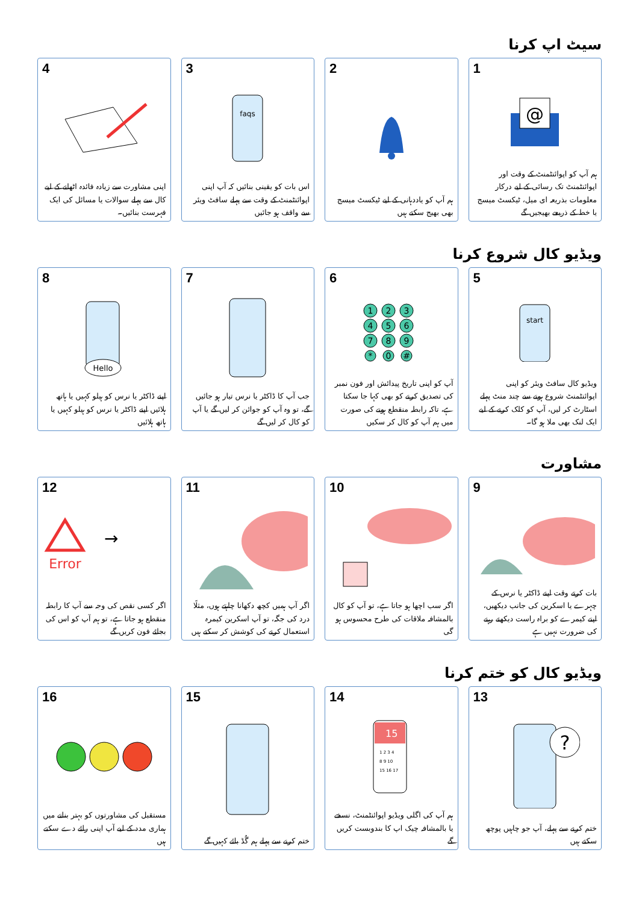سیٹ اپ کرنا
1
@
ہم آپ کو اپوائنٹمنٹ کے وقت اور اپوائنٹمنٹ تک رسائی کے لیے درکار معلومات بذریعہ ای میل، ٹیکسٹ میسج یا خط کے ذریعے بھیجیں گے
2
ہم آپ کو یاددہانی کے لیے ٹیکسٹ میسج بھی بھیج سکتے ہیں
3
faqs
اس بات کو یقینی بنائیں کہ آپ اپنی اپوائنٹمنٹ کے وقت سے پہلے سافٹ ویئر سے واقف ہو جائیں
4
اپنی مشاورت سے زیادہ فائدہ اٹھانے کے لیے کال سے پہلے سوالات یا مسائل کی ایک فہرست بنائیں۔
ویڈیو کال شروع کرنا
5
start
ویڈیو کال سافٹ ویئر کو اپنی اپوائنٹمنٹ شروع ہونے سے چند منٹ پہلے اسٹارٹ کر لیں، آپ کو کلک کرنے کے لیے ایک لنک بھی ملا ہو گا۔
6
1
2
3
4
5
6
7
8
9
*
0
#
آپ کو اپنی تاریخ پیدائش اور فون نمبر کی تصدیق کرنے کو بھی کہا جا سکتا ہے، تاکہ رابطہ منقطع ہونے کی صورت میں ہم آپ کو کال کر سکیں
7
جب آپ کا ڈاکٹر یا نرس تیار ہو جائیں گے، تو وہ آپ کو جوائن کر لیں گے یا آپ کو کال کر لیں گے
8
Hello
اپنے ڈاکٹر یا نرس کو ہیلو کہیں یا ہاتھ ہلائیں اپنے ڈاکٹر یا نرس کو ہیلو کہیں یا ہاتھ ہلائیں
مشاورت
9
بات کرتے وقت اپنے ڈاکٹر یا نرس کے چہرے یا اسکرین کی جانب دیکھیں، اپنے کیمرے کو براہ راست دیکھتے رہنے کی ضرورت نہیں ہے
10
اگر سب اچھا ہو جاتا ہے، تو آپ کو کال بالمشافہ ملاقات کی طرح محسوس ہو گی
11
اگر آپ ہمیں کچھ دکھانا چاہتے ہوں، مثلًا درد کی جگہ، تو آپ اسکرین کیمرہ استعمال کرنے کی کوشش کر سکتے ہیں
12
Error
→
اگر کسی نقص کی وجہ سے آپ کا رابطہ منقطع ہو جاتا ہے، تو ہم آپ کو اس کی بجائے فون کریں گے
ویڈیو کال کو ختم کرنا
13
?
ختم کرنے سے پہلے، آپ جو چاہیں پوچھ سکتے ہیں
14
15
1 2 3 4
8 9 10
15 16 17
ہم آپ کی اگلی ویڈیو اپوائنٹمنٹ، نسخے یا بالمشافہ چیک اپ کا بندوبست کریں گے
15
ختم کرنے سے پہلے ہم گُڈ بائے کہیں گے
16
مستقبل کی مشاورتوں کو بہتر بنانے میں ہماری مدد کے لیے آپ اپنی رائے دے سکتے ہیں